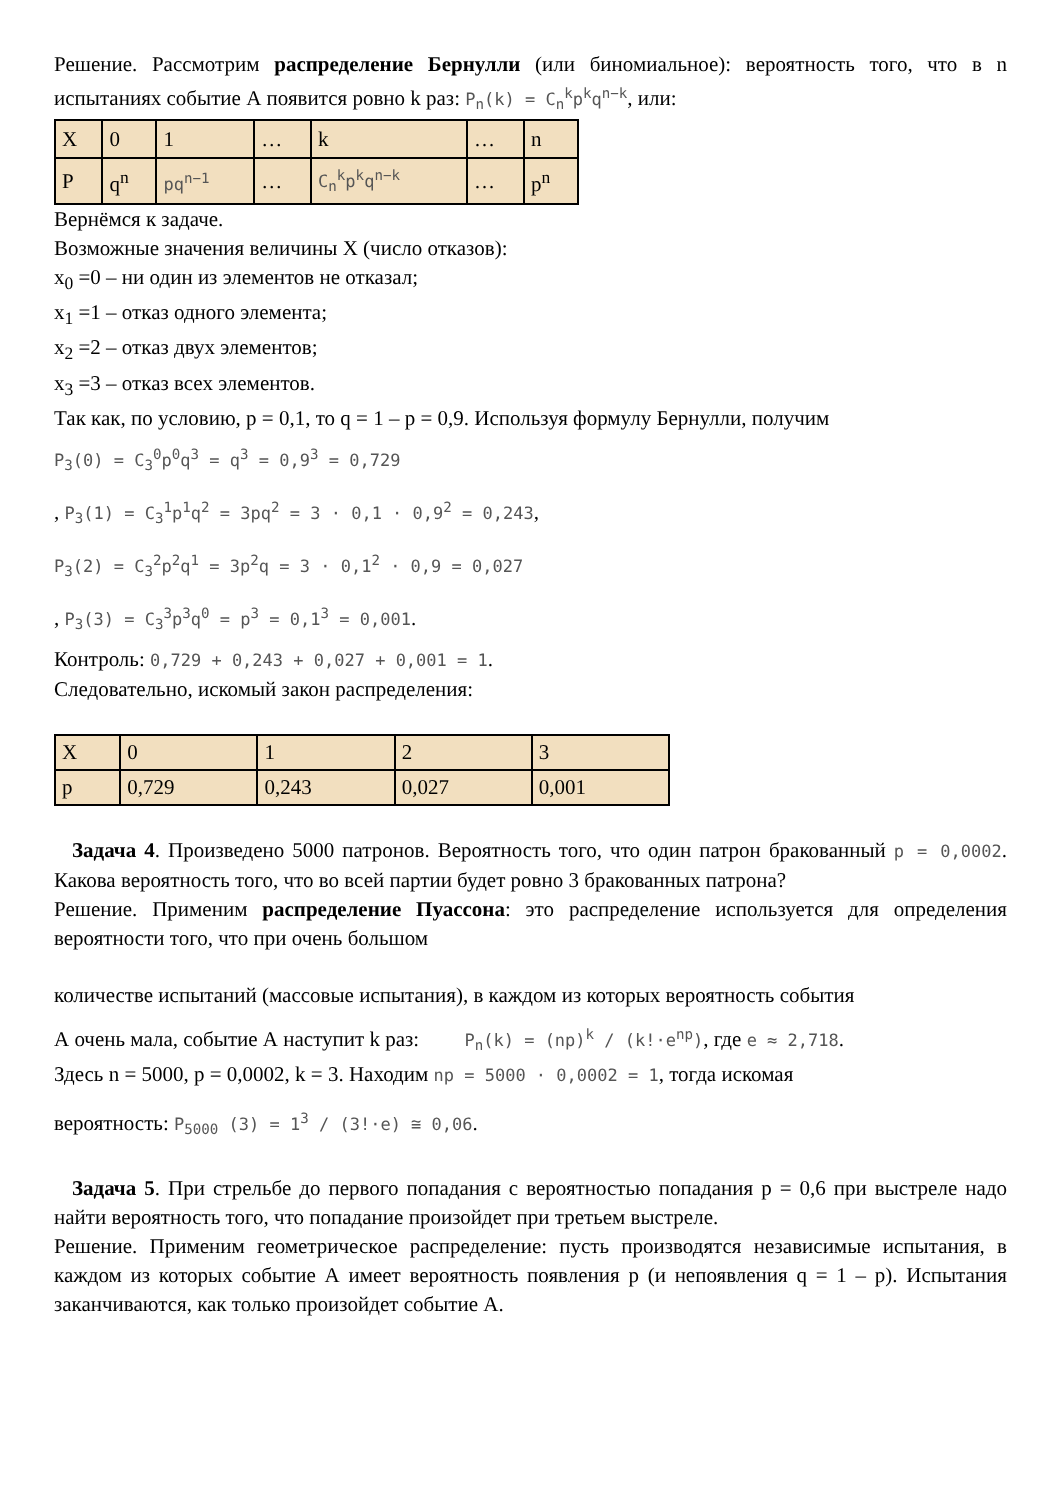Решение. Рассмотрим распределение Бернулли (или биномиальное): вероятность того, что в n испытаниях событие А появится ровно k раз: P<sub>n</sub>(k) = C<sub>n</sub><sup>k</sup>p<sup>k</sup>q<sup>n−k</sup>, или:
| X | 0 | 1 | … | k | … | n |
| P | q<sup>n</sup> | pq<sup>n−1</sup> | … | C<sub>n</sub><sup>k</sup>p<sup>k</sup>q<sup>n−k</sup> | … | p<sup>n</sup> |
Вернёмся к задаче.
Возможные значения величины Х (число отказов):
x<sub>0</sub> =0 – ни один из элементов не отказал;
x<sub>1</sub> =1 – отказ одного элемента;
x<sub>2</sub> =2 – отказ двух элементов;
x<sub>3</sub> =3 – отказ всех элементов.
Так как, по условию, p = 0,1, то q = 1 – p = 0,9. Используя формулу Бернулли, получим
P<sub>3</sub>(0) = C<sub>3</sub><sup>0</sup>p<sup>0</sup>q<sup>3</sup> = q<sup>3</sup> = 0,9<sup>3</sup> = 0,729
, P<sub>3</sub>(1) = C<sub>3</sub><sup>1</sup>p<sup>1</sup>q<sup>2</sup> = 3pq<sup>2</sup> = 3 · 0,1 · 0,9<sup>2</sup> = 0,243,
P<sub>3</sub>(2) = C<sub>3</sub><sup>2</sup>p<sup>2</sup>q<sup>1</sup> = 3p<sup>2</sup>q = 3 · 0,1<sup>2</sup> · 0,9 = 0,027
, P<sub>3</sub>(3) = C<sub>3</sub><sup>3</sup>p<sup>3</sup>q<sup>0</sup> = p<sup>3</sup> = 0,1<sup>3</sup> = 0,001.
Контроль: 0,729 + 0,243 + 0,027 + 0,001 = 1.
Следовательно, искомый закон распределения:
| X | 0 | 1 | 2 | 3 |
| p | 0,729 | 0,243 | 0,027 | 0,001 |
Задача 4. Произведено 5000 патронов. Вероятность того, что один патрон бракованный p = 0,0002. Какова вероятность того, что во всей партии будет ровно 3 бракованных патрона?
Решение. Применим распределение Пуассона: это распределение используется для определения вероятности того, что при очень большом
количестве испытаний (массовые испытания), в каждом из которых вероятность события
А очень мала, событие А наступит k раз: P<sub>n</sub>(k) = (np)<sup>k</sup> / (k!·e<sup>np</sup>), где e ≈ 2,718.
Здесь n = 5000, p = 0,0002, k = 3. Находим np = 5000 · 0,0002 = 1, тогда искомая
вероятность: P<sub>5000</sub> (3) = 1<sup>3</sup> / (3!·e) ≅ 0,06.
Задача 5. При стрельбе до первого попадания с вероятностью попадания p = 0,6 при выстреле надо найти вероятность того, что попадание произойдет при третьем выстреле.
Решение. Применим геометрическое распределение: пусть производятся независимые испытания, в каждом из которых событие А имеет вероятность появления p (и непоявления q = 1 – p). Испытания заканчиваются, как только произойдет событие А.